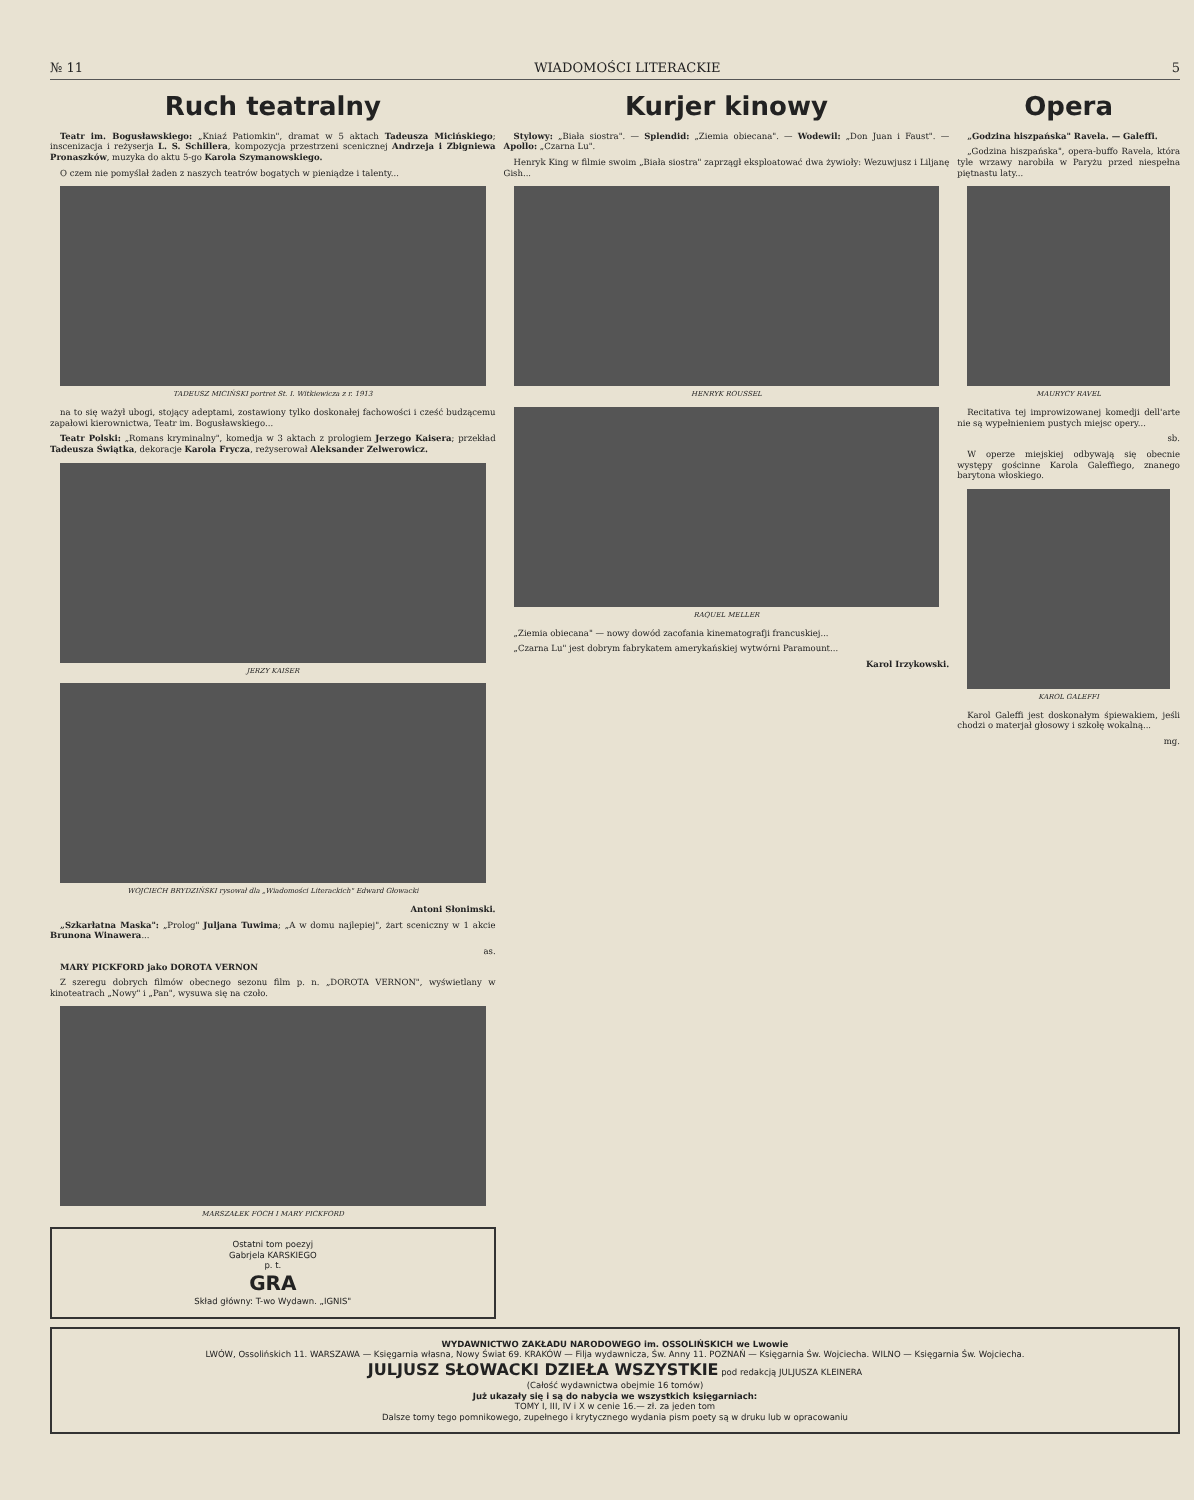№ 11 WIADOMOŚCI LITERACKIE 5
Ruch teatralny
Teatr im. Bogusławskiego: „Kniaź Patiomkin", dramat w 5 aktach Tadeusza Micińskiego; inscenizacja i reżyserja L. S. Schillera, kompozycja przestrzeni scenicznej Andrzeja i Zbigniewa Pronaszków, muzyka do aktu 5-go Karola Szymanowskiego.
O czem nie pomyślał żaden z naszych teatrów bogatych w pieniądze i talenty...
TADEUSZ MICIŃSKI portret St. I. Witkiewicza z r. 1913
na to się ważył ubogi, stojący adeptami, zostawiony tylko doskonałej fachowości i cześć budzącemu zapałowi kierownictwa, Teatr im. Bogusławskiego...
Teatr Polski: „Romans kryminalny", komedja w 3 aktach z prologiem Jerzego Kaisera; przekład Tadeusza Świątka, dekoracje Karola Frycza, reżyserował Aleksander Zelwerowicz.
JERZY KAISER
WOJCIECH BRYDZIŃSKI rysował dla „Wiadomości Literackich" Edward Głowacki
Antoni Słonimski.
„Szkarłatna Maska": „Prolog" Juljana Tuwima; „A w domu najlepiej", żart sceniczny w 1 akcie Brunona Winawera...
as.
MARY PICKFORD jako DOROTA VERNON
Z szeregu dobrych filmów obecnego sezonu film p. n. „DOROTA VERNON", wyświetlany w kinoteatrach „Nowy" i „Pan", wysuwa się na czoło.
MARSZAŁEK FOCH I MARY PICKFORD
Ostatni tom poezyj
Gabrjela KARSKIEGO
p. t.
GRA
Skład główny: T-wo Wydawn. „IGNIS"
Kurjer kinowy
Stylowy: „Biała siostra". — Splendid: „Ziemia obiecana". — Wodewil: „Don Juan i Faust". — Apollo: „Czarna Lu".
Henryk King w filmie swoim „Biała siostra" zaprzągł eksploatować dwa żywioły: Wezuwjusz i Liljanę Gish...
HENRYK ROUSSEL
RAQUEL MELLER
„Ziemia obiecana" — nowy dowód zacofania kinematografji francuskiej...
„Czarna Lu" jest dobrym fabrykatem amerykańskiej wytwórni Paramount...
Karol Irzykowski.
Opera
„Godzina hiszpańska" Ravela. — Galeffi.
„Godzina hiszpańska", opera-buffo Ravela, która tyle wrzawy narobiła w Paryżu przed niespełna piętnastu laty...
MAURYCY RAVEL
Recitativa tej improwizowanej komedji dell'arte nie są wypełnieniem pustych miejsc opery...
sb.
W operze miejskiej odbywają się obecnie występy gościnne Karola Galeffiego, znanego barytona włoskiego.
KAROL GALEFFI
Karol Galeffi jest doskonałym śpiewakiem, jeśli chodzi o materjał głosowy i szkołę wokalną...
mg.
WYDAWNICTWO ZAKŁADU NARODOWEGO im. OSSOLIŃSKICH we Lwowie
LWÓW, Ossolińskich 11. WARSZAWA — Księgarnia własna, Nowy Świat 69. KRAKÓW — Filja wydawnicza, Św. Anny 11. POZNAŃ — Księgarnia Św. Wojciecha. WILNO — Księgarnia Św. Wojciecha.
JULJUSZ SŁOWACKI DZIEŁA WSZYSTKIE pod redakcją JULJUSZA KLEINERA
(Całość wydawnictwa obejmie 16 tomów)
Już ukazały się i są do nabycia we wszystkich księgarniach:
TOMY I, III, IV i X w cenie 16.— zł. za jeden tom
Dalsze tomy tego pomnikowego, zupełnego i krytycznego wydania pism poety są w druku lub w opracowaniu